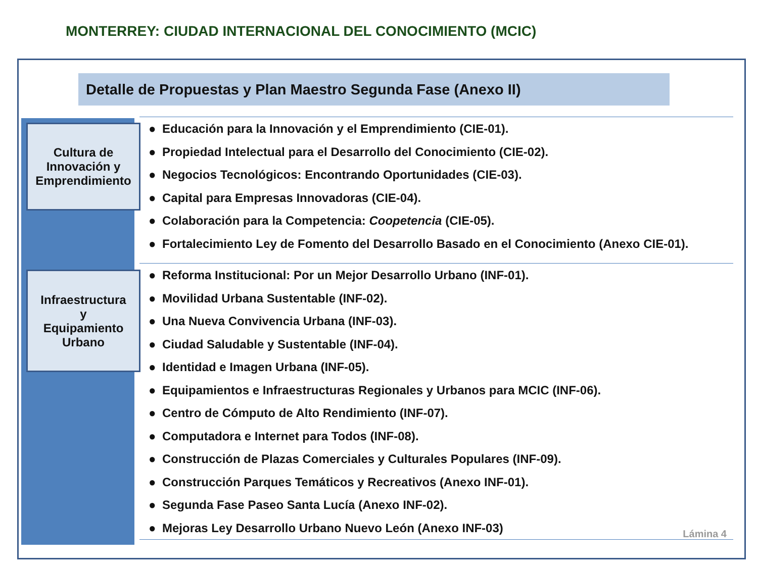MONTERREY: CIUDAD INTERNACIONAL DEL CONOCIMIENTO (MCIC)
Detalle de Propuestas y Plan Maestro Segunda Fase (Anexo II)
Cultura de Innovación y Emprendimiento
● Educación para la Innovación y el Emprendimiento (CIE-01).
● Propiedad Intelectual para el Desarrollo del Conocimiento (CIE-02).
● Negocios Tecnológicos: Encontrando Oportunidades (CIE-03).
● Capital para Empresas Innovadoras (CIE-04).
● Colaboración para la Competencia: Coopetencia (CIE-05).
● Fortalecimiento Ley de Fomento del Desarrollo Basado en el Conocimiento (Anexo CIE-01).
Infraestructura
y
Equipamiento
Urbano
● Reforma Institucional: Por un Mejor Desarrollo Urbano (INF-01).
● Movilidad Urbana Sustentable (INF-02).
● Una Nueva Convivencia Urbana (INF-03).
● Ciudad Saludable y Sustentable (INF-04).
● Identidad e Imagen Urbana (INF-05).
● Equipamientos e Infraestructuras Regionales y Urbanos para MCIC (INF-06).
● Centro de Cómputo de Alto Rendimiento (INF-07).
● Computadora e Internet para Todos (INF-08).
● Construcción de Plazas Comerciales y Culturales Populares (INF-09).
● Construcción Parques Temáticos y Recreativos (Anexo INF-01).
● Segunda Fase Paseo Santa Lucía (Anexo INF-02).
● Mejoras Ley Desarrollo Urbano Nuevo León (Anexo INF-03)
Lámina 4